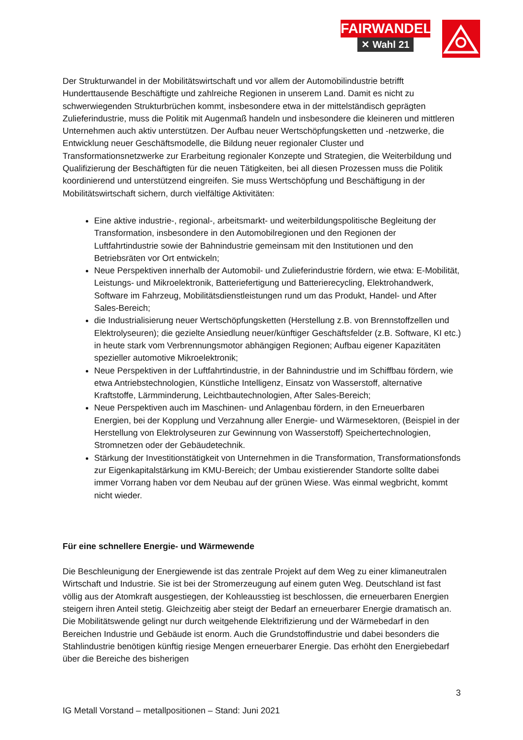FAIRWANDEL
✕ Wahl 21
Der Strukturwandel in der Mobilitätswirtschaft und vor allem der Automobilindustrie betrifft Hunderttausende Beschäftigte und zahlreiche Regionen in unserem Land. Damit es nicht zu schwerwiegenden Strukturbrüchen kommt, insbesondere etwa in der mittelständisch geprägten Zulieferindustrie, muss die Politik mit Augenmaß handeln und insbesondere die kleineren und mittleren Unternehmen auch aktiv unterstützen. Der Aufbau neuer Wertschöpfungsketten und -netzwerke, die Entwicklung neuer Geschäftsmodelle, die Bildung neuer regionaler Cluster und Transformationsnetzwerke zur Erarbeitung regionaler Konzepte und Strategien, die Weiterbildung und Qualifizierung der Beschäftigten für die neuen Tätigkeiten, bei all diesen Prozessen muss die Politik koordinierend und unterstützend eingreifen. Sie muss Wertschöpfung und Beschäftigung in der Mobilitätswirtschaft sichern, durch vielfältige Aktivitäten:
Eine aktive industrie-, regional-, arbeitsmarkt- und weiterbildungspolitische Begleitung der Transformation, insbesondere in den Automobilregionen und den Regionen der Luftfahrtindustrie sowie der Bahnindustrie gemeinsam mit den Institutionen und den Betriebsräten vor Ort entwickeln;
Neue Perspektiven innerhalb der Automobil- und Zulieferindustrie fördern, wie etwa: E-Mobilität, Leistungs- und Mikroelektronik, Batteriefertigung und Batterierecycling, Elektrohandwerk, Software im Fahrzeug, Mobilitätsdienstleistungen rund um das Produkt, Handel- und After Sales-Bereich;
die Industrialisierung neuer Wertschöpfungsketten (Herstellung z.B. von Brennstoffzellen und Elektrolyseuren); die gezielte Ansiedlung neuer/künftiger Geschäftsfelder (z.B. Software, KI etc.) in heute stark vom Verbrennungsmotor abhängigen Regionen; Aufbau eigener Kapazitäten spezieller automotive Mikroelektronik;
Neue Perspektiven in der Luftfahrtindustrie, in der Bahnindustrie und im Schiffbau fördern, wie etwa Antriebstechnologien, Künstliche Intelligenz, Einsatz von Wasserstoff, alternative Kraftstoffe, Lärmminderung, Leichtbautechnologien, After Sales-Bereich;
Neue Perspektiven auch im Maschinen- und Anlagenbau fördern, in den Erneuerbaren Energien, bei der Kopplung und Verzahnung aller Energie- und Wärmesektoren, (Beispiel in der Herstellung von Elektrolyseuren zur Gewinnung von Wasserstoff) Speichertechnologien, Stromnetzen oder der Gebäudetechnik.
Stärkung der Investitionstätigkeit von Unternehmen in die Transformation, Transformationsfonds zur Eigenkapitalstärkung im KMU-Bereich; der Umbau existierender Standorte sollte dabei immer Vorrang haben vor dem Neubau auf der grünen Wiese. Was einmal wegbricht, kommt nicht wieder.
Für eine schnellere Energie- und Wärmewende
Die Beschleunigung der Energiewende ist das zentrale Projekt auf dem Weg zu einer klimaneutralen Wirtschaft und Industrie. Sie ist bei der Stromerzeugung auf einem guten Weg. Deutschland ist fast völlig aus der Atomkraft ausgestiegen, der Kohleausstieg ist beschlossen, die erneuerbaren Energien steigern ihren Anteil stetig. Gleichzeitig aber steigt der Bedarf an erneuerbarer Energie dramatisch an. Die Mobilitätswende gelingt nur durch weitgehende Elektrifizierung und der Wärmebedarf in den Bereichen Industrie und Gebäude ist enorm. Auch die Grundstoffindustrie und dabei besonders die Stahlindustrie benötigen künftig riesige Mengen erneuerbarer Energie. Das erhöht den Energiebedarf über die Bereiche des bisherigen
3
IG Metall Vorstand – metallpositionen – Stand: Juni 2021